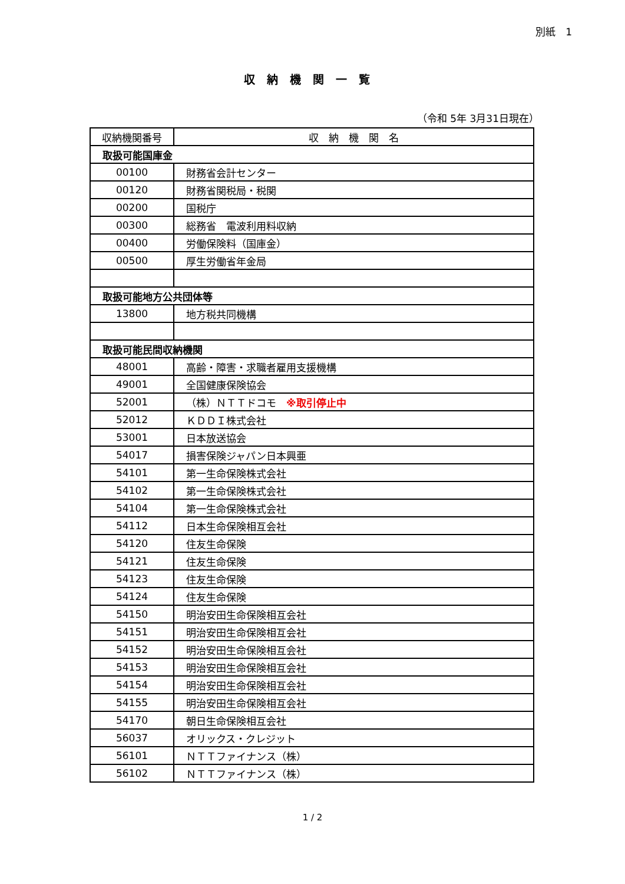別紙　1
収納機関一覧
（令和 5年 3月31日現在）
| 収納機関番号 | 収 納 機 関 名 |
| --- | --- |
| 取扱可能国庫金 | |
| 00100 | 財務省会計センター |
| 00120 | 財務省関税局・税関 |
| 00200 | 国税庁 |
| 00300 | 総務省 電波利用料収納 |
| 00400 | 労働保険料（国庫金） |
| 00500 | 厚生労働省年金局 |
| 取扱可能地方公共団体等 | |
| 13800 | 地方税共同機構 |
| 取扱可能民間収納機関 | |
| 48001 | 高齢・障害・求職者雇用支援機構 |
| 49001 | 全国健康保険協会 |
| 52001 | （株）ＮＴＴドコモ ※取引停止中 |
| 52012 | ＫＤＤＩ株式会社 |
| 53001 | 日本放送協会 |
| 54017 | 損害保険ジャパン日本興亜 |
| 54101 | 第一生命保険株式会社 |
| 54102 | 第一生命保険株式会社 |
| 54104 | 第一生命保険株式会社 |
| 54112 | 日本生命保険相互会社 |
| 54120 | 住友生命保険 |
| 54121 | 住友生命保険 |
| 54123 | 住友生命保険 |
| 54124 | 住友生命保険 |
| 54150 | 明治安田生命保険相互会社 |
| 54151 | 明治安田生命保険相互会社 |
| 54152 | 明治安田生命保険相互会社 |
| 54153 | 明治安田生命保険相互会社 |
| 54154 | 明治安田生命保険相互会社 |
| 54155 | 明治安田生命保険相互会社 |
| 54170 | 朝日生命保険相互会社 |
| 56037 | オリックス・クレジット |
| 56101 | ＮＴＴファイナンス（株） |
| 56102 | ＮＴＴファイナンス（株） |
1 / 2